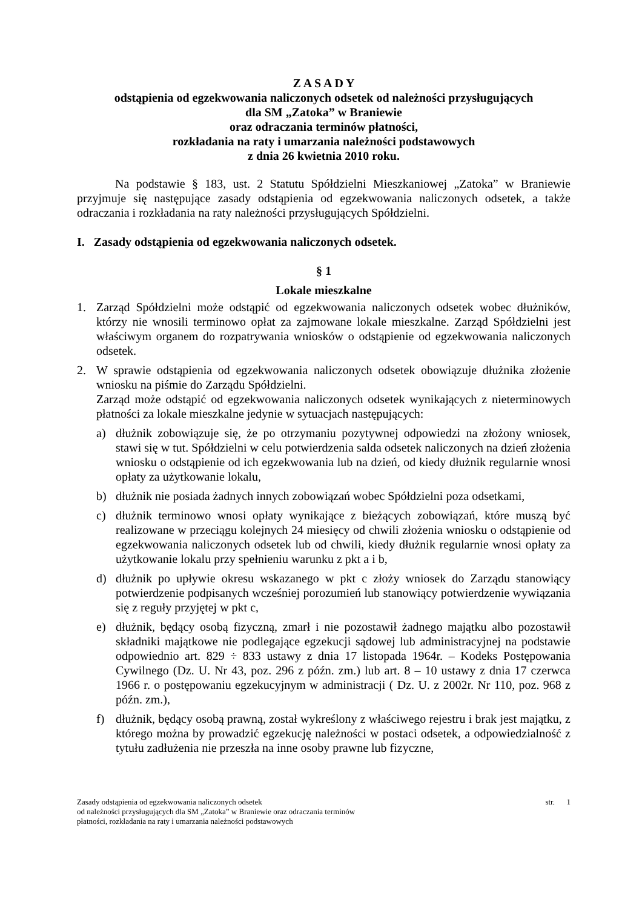Z A S A D Y
odstąpienia od egzekwowania naliczonych odsetek od należności przysługujących
dla SM „Zatoka” w Braniewie
oraz odraczania terminów płatności,
rozkładania na raty i umarzania należności podstawowych
z dnia 26 kwietnia 2010 roku.
Na podstawie § 183, ust. 2 Statutu Spółdzielni Mieszkaniowej „Zatoka” w Braniewie przyjmuje się następujące zasady odstąpienia od egzekwowania naliczonych odsetek, a także odraczania i rozkładania na raty należności przysługujących Spółdzielni.
I. Zasady odstąpienia od egzekwowania naliczonych odsetek.
§ 1
Lokale mieszkalne
1. Zarząd Spółdzielni może odstąpić od egzekwowania naliczonych odsetek wobec dłużników, którzy nie wnosili terminowo opłat za zajmowane lokale mieszkalne. Zarząd Spółdzielni jest właściwym organem do rozpatrywania wniosków o odstąpienie od egzekwowania naliczonych odsetek.
2. W sprawie odstąpienia od egzekwowania naliczonych odsetek obowiązuje dłużnika złożenie wniosku na piśmie do Zarządu Spółdzielni.
Zarząd może odstąpić od egzekwowania naliczonych odsetek wynikających z nieterminowych płatności za lokale mieszkalne jedynie w sytuacjach następujących:
a) dłużnik zobowiązuje się, że po otrzymaniu pozytywnej odpowiedzi na złożony wniosek, stawi się w tut. Spółdzielni w celu potwierdzenia salda odsetek naliczonych na dzień złożenia wniosku o odstąpienie od ich egzekwowania lub na dzień, od kiedy dłużnik regularnie wnosi opłaty za użytkowanie lokalu,
b) dłużnik nie posiada żadnych innych zobowiązań wobec Spółdzielni poza odsetkami,
c) dłużnik terminowo wnosi opłaty wynikające z bieżących zobowiązań, które muszą być realizowane w przeciągu kolejnych 24 miesięcy od chwili złożenia wniosku o odstąpienie od egzekwowania naliczonych odsetek lub od chwili, kiedy dłużnik regularnie wnosi opłaty za użytkowanie lokalu przy spełnieniu warunku z pkt a i b,
d) dłużnik po upływie okresu wskazanego w pkt c złoży wniosek do Zarządu stanowiący potwierdzenie podpisanych wcześniej porozumień lub stanowiący potwierdzenie wywiązania się z reguły przyjętej w pkt c,
e) dłużnik, będący osobą fizyczną, zmarł i nie pozostawił żadnego majątku albo pozostawił składniki majątkowe nie podlegające egzekucji sądowej lub administracyjnej na podstawie odpowiednio art. 829 ÷ 833 ustawy z dnia 17 listopada 1964r. – Kodeks Postępowania Cywilnego (Dz. U. Nr 43, poz. 296 z późn. zm.) lub art. 8 – 10 ustawy z dnia 17 czerwca 1966 r. o postępowaniu egzekucyjnym w administracji ( Dz. U. z 2002r. Nr 110, poz. 968 z późn. zm.),
f) dłużnik, będący osobą prawną, został wykreślony z właściwego rejestru i brak jest majątku, z którego można by prowadzić egzekucję należności w postaci odsetek, a odpowiedzialność z tytułu zadłużenia nie przeszła na inne osoby prawne lub fizyczne,
Zasady odstąpienia od egzekwowania naliczonych odsetek
od należności przysługujących dla SM „Zatoka” w Braniewie oraz odraczania terminów
płatności, rozkładania na raty i umarzania należności podstawowych str. 1